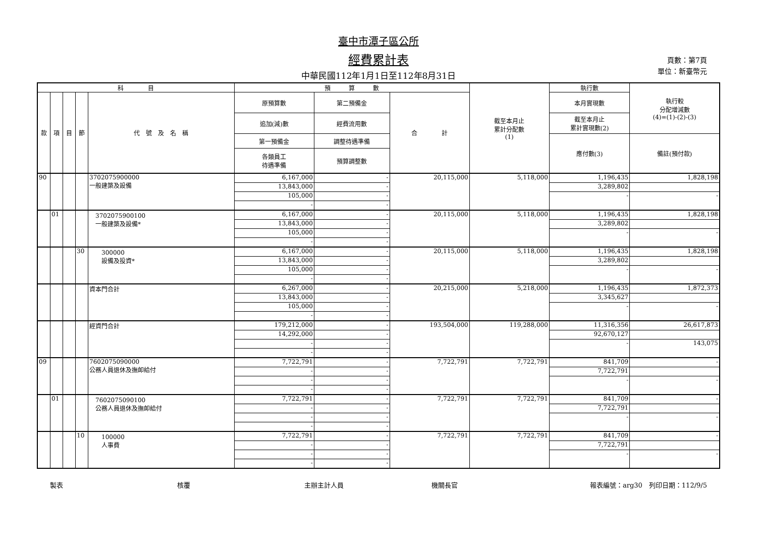臺中市潭子區公所
經費累計表
中華民國112年1月1日至112年8月31日
頁數：第7頁
單位：新臺幣元
| 科 目 | | | | | 預 算 數 | | | 截至本月止 累計分配數 (1) | 執行數 | 執行較 分配增減數 (4)=(1)-(2)-(3) |
| --- | --- | --- | --- | --- | --- | --- | --- | --- | --- | --- |
| 款 | 項 | 目 | 節 | 代 號 及 名 稱 | 原預算數 | 第二預備金 | 合 計 | | 本月實現數 | |
| | | | | | 追加(減)數 | 經費流用數 | | | 截至本月止 累計實現數(2) | |
| | | | | | 第一預備金 | 調整待遇準備 | | | 應付數(3) | 備註(預付款) |
| | | | | | 各類員工 待遇準備 | 預算調整數 | | | | |
| 90 | | | | 3702075900000 一般建築及設備 | 6,167,000 | - | 20,115,000 | 5,118,000 | 1,196,435 | 1,828,198 |
| | | | | | 13,843,000 | - | | | 3,289,802 | |
| | | | | | 105,000 | - | | | - | - |
| | | | | | - | - | | | | |
| | 01 | | | 3702075900100 一般建築及設備* | 6,167,000 | - | 20,115,000 | 5,118,000 | 1,196,435 | 1,828,198 |
| | | | | | 13,843,000 | - | | | 3,289,802 | |
| | | | | | 105,000 | - | | | - | - |
| | | | | | - | - | | | | |
| | | | 30 | 300000 設備及投資* | 6,167,000 | - | 20,115,000 | 5,118,000 | 1,196,435 | 1,828,198 |
| | | | | | 13,843,000 | - | | | 3,289,802 | |
| | | | | | 105,000 | - | | | - | - |
| | | | | | - | - | | | | |
| | | | | 資本門合計 | 6,267,000 | - | 20,215,000 | 5,218,000 | 1,196,435 | 1,872,373 |
| | | | | | 13,843,000 | - | | | 3,345,627 | |
| | | | | | 105,000 | - | | | - | - |
| | | | | | - | - | | | | |
| | | | | 經資門合計 | 179,212,000 | - | 193,504,000 | 119,288,000 | 11,316,356 | 26,617,873 |
| | | | | | 14,292,000 | - | | | 92,670,127 | |
| | | | | | - | - | | | - | 143,075 |
| | | | | | - | - | | | | |
| 09 | | | | 7602075090000 公務人員退休及撫卹給付 | 7,722,791 | - | 7,722,791 | 7,722,791 | 841,709 | - |
| | | | | | - | - | | | 7,722,791 | |
| | | | | | - | - | | | - | - |
| | | | | | - | - | | | | |
| | 01 | | | 7602075090100 公務人員退休及撫卹給付 | 7,722,791 | - | 7,722,791 | 7,722,791 | 841,709 | - |
| | | | | | - | - | | | 7,722,791 | |
| | | | | | - | - | | | - | - |
| | | | | | - | - | | | | |
| | | | 10 | 100000 人事費 | 7,722,791 | - | 7,722,791 | 7,722,791 | 841,709 | - |
| | | | | | - | - | | | 7,722,791 | |
| | | | | | - | - | | | - | - |
| | | | | | - | - | | | | |
製表 核覆 主辦主計人員 機關長官 報表編號：arg30　列印日期：112/9/5